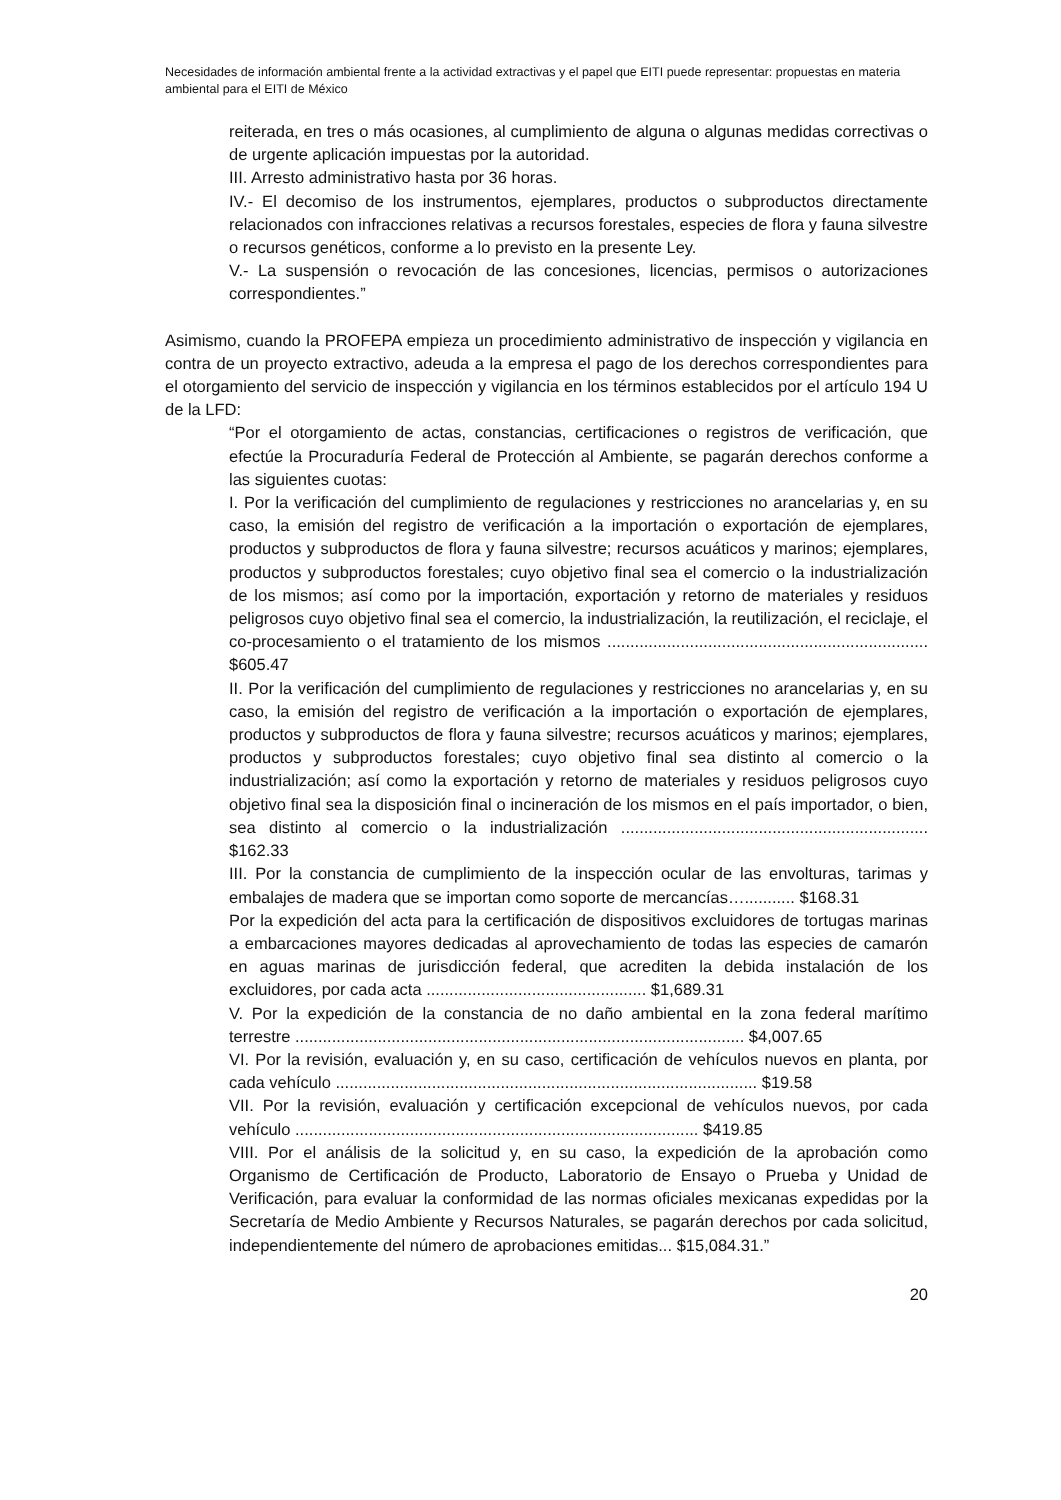Necesidades de información ambiental frente a la actividad extractivas y el papel que EITI puede representar: propuestas en materia ambiental para el EITI de México
reiterada, en tres o más ocasiones, al cumplimiento de alguna o algunas medidas correctivas o de urgente aplicación impuestas por la autoridad.
III. Arresto administrativo hasta por 36 horas.
IV.- El decomiso de los instrumentos, ejemplares, productos o subproductos directamente relacionados con infracciones relativas a recursos forestales, especies de flora y fauna silvestre o recursos genéticos, conforme a lo previsto en la presente Ley.
V.- La suspensión o revocación de las concesiones, licencias, permisos o autorizaciones correspondientes.”
Asimismo, cuando la PROFEPA empieza un procedimiento administrativo de inspección y vigilancia en contra de un proyecto extractivo, adeuda a la empresa el pago de los derechos correspondientes para el otorgamiento del servicio de inspección y vigilancia en los términos establecidos por el artículo 194 U de la LFD:
“Por el otorgamiento de actas, constancias, certificaciones o registros de verificación, que efectúe la Procuraduría Federal de Protección al Ambiente, se pagarán derechos conforme a las siguientes cuotas:
I. Por la verificación del cumplimiento de regulaciones y restricciones no arancelarias y, en su caso, la emisión del registro de verificación a la importación o exportación de ejemplares, productos y subproductos de flora y fauna silvestre; recursos acuáticos y marinos; ejemplares, productos y subproductos forestales; cuyo objetivo final sea el comercio o la industrialización de los mismos; así como por la importación, exportación y retorno de materiales y residuos peligrosos cuyo objetivo final sea el comercio, la industrialización, la reutilización, el reciclaje, el co-procesamiento o el tratamiento de los mismos ...................................................................... $605.47
II. Por la verificación del cumplimiento de regulaciones y restricciones no arancelarias y, en su caso, la emisión del registro de verificación a la importación o exportación de ejemplares, productos y subproductos de flora y fauna silvestre; recursos acuáticos y marinos; ejemplares, productos y subproductos forestales; cuyo objetivo final sea distinto al comercio o la industrialización; así como la exportación y retorno de materiales y residuos peligrosos cuyo objetivo final sea la disposición final o incineración de los mismos en el país importador, o bien, sea distinto al comercio o la industrialización ................................................................... $162.33
III. Por la constancia de cumplimiento de la inspección ocular de las envolturas, tarimas y embalajes de madera que se importan como soporte de mercancías…........... $168.31
Por la expedición del acta para la certificación de dispositivos excluidores de tortugas marinas a embarcaciones mayores dedicadas al aprovechamiento de todas las especies de camarón en aguas marinas de jurisdicción federal, que acrediten la debida instalación de los excluidores, por cada acta ................................................ $1,689.31
V. Por la expedición de la constancia de no daño ambiental en la zona federal marítimo terrestre .................................................................................................. $4,007.65
VI. Por la revisión, evaluación y, en su caso, certificación de vehículos nuevos en planta, por cada vehículo ............................................................................................ $19.58
VII. Por la revisión, evaluación y certificación excepcional de vehículos nuevos, por cada vehículo ........................................................................................ $419.85
VIII. Por el análisis de la solicitud y, en su caso, la expedición de la aprobación como Organismo de Certificación de Producto, Laboratorio de Ensayo o Prueba y Unidad de Verificación, para evaluar la conformidad de las normas oficiales mexicanas expedidas por la Secretaría de Medio Ambiente y Recursos Naturales, se pagarán derechos por cada solicitud, independientemente del número de aprobaciones emitidas... $15,084.31.”
20